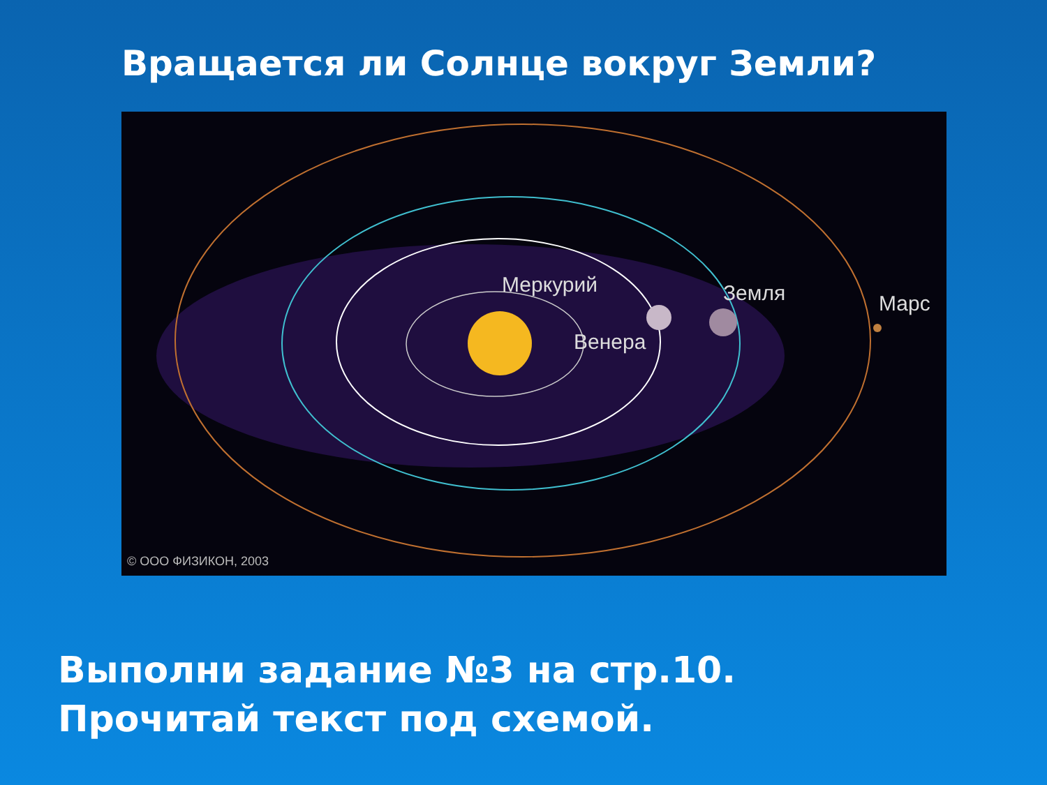Вращается ли Солнце вокруг Земли?
Меркурий
Венера
Земля
Марс
© ООО ФИЗИКОН, 2003
Выполни задание №3 на стр.10.
Прочитай текст под схемой.